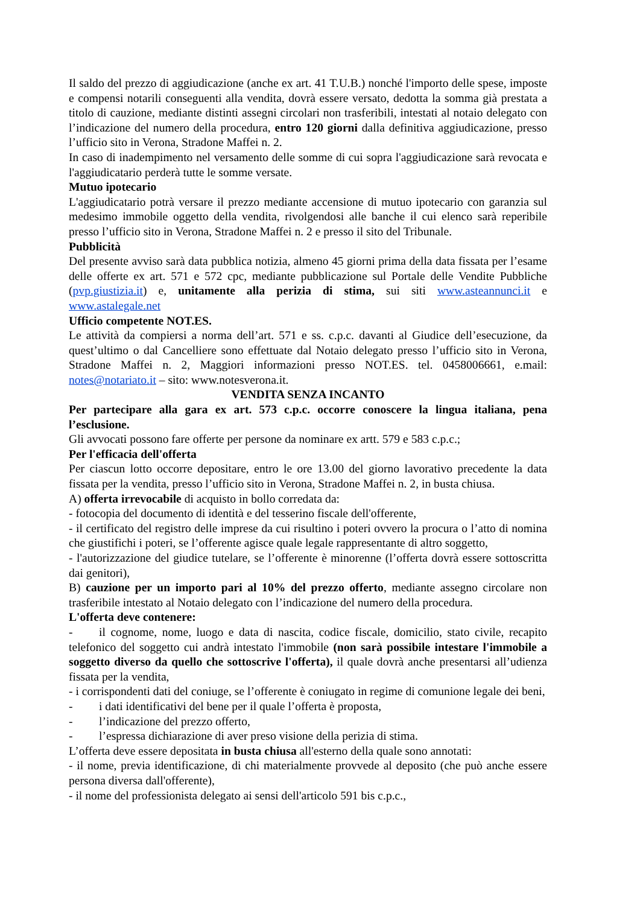Il saldo del prezzo di aggiudicazione (anche ex art. 41 T.U.B.) nonché l'importo delle spese, imposte e compensi notarili conseguenti alla vendita, dovrà essere versato, dedotta la somma già prestata a titolo di cauzione, mediante distinti assegni circolari non trasferibili, intestati al notaio delegato con l’indicazione del numero della procedura, entro 120 giorni dalla definitiva aggiudicazione, presso l’ufficio sito in Verona, Stradone Maffei n. 2.
In caso di inadempimento nel versamento delle somme di cui sopra l'aggiudicazione sarà revocata e l'aggiudicatario perderà tutte le somme versate.
Mutuo ipotecario
L'aggiudicatario potrà versare il prezzo mediante accensione di mutuo ipotecario con garanzia sul medesimo immobile oggetto della vendita, rivolgendosi alle banche il cui elenco sarà reperibile presso l’ufficio sito in Verona, Stradone Maffei n. 2 e presso il sito del Tribunale.
Pubblicità
Del presente avviso sarà data pubblica notizia, almeno 45 giorni prima della data fissata per l’esame delle offerte ex art. 571 e 572 cpc, mediante pubblicazione sul Portale delle Vendite Pubbliche (pvp.giustizia.it) e, unitamente alla perizia di stima, sui siti www.asteannunci.it e www.astalegale.net
Ufficio competente NOT.ES.
Le attività da compiersi a norma dell’art. 571 e ss. c.p.c. davanti al Giudice dell’esecuzione, da quest’ultimo o dal Cancelliere sono effettuate dal Notaio delegato presso l’ufficio sito in Verona, Stradone Maffei n. 2, Maggiori informazioni presso NOT.ES. tel. 0458006661, e.mail: notes@notariato.it – sito: www.notesverona.it.
VENDITA SENZA INCANTO
Per partecipare alla gara ex art. 573 c.p.c. occorre conoscere la lingua italiana, pena l’esclusione.
Gli avvocati possono fare offerte per persone da nominare ex artt. 579 e 583 c.p.c.;
Per l'efficacia dell'offerta
Per ciascun lotto occorre depositare, entro le ore 13.00 del giorno lavorativo precedente la data fissata per la vendita, presso l’ufficio sito in Verona, Stradone Maffei n. 2, in busta chiusa.
A) offerta irrevocabile di acquisto in bollo corredata da:
- fotocopia del documento di identità e del tesserino fiscale dell'offerente,
- il certificato del registro delle imprese da cui risultino i poteri ovvero la procura o l’atto di nomina che giustifichi i poteri, se l’offerente agisce quale legale rappresentante di altro soggetto,
- l'autorizzazione del giudice tutelare, se l’offerente è minorenne (l’offerta dovrà essere sottoscritta dai genitori),
B) cauzione per un importo pari al 10% del prezzo offerto, mediante assegno circolare non trasferibile intestato al Notaio delegato con l’indicazione del numero della procedura.
L'offerta deve contenere:
- il cognome, nome, luogo e data di nascita, codice fiscale, domicilio, stato civile, recapito telefonico del soggetto cui andrà intestato l'immobile (non sarà possibile intestare l'immobile a soggetto diverso da quello che sottoscrive l'offerta), il quale dovrà anche presentarsi all’udienza fissata per la vendita,
- i corrispondenti dati del coniuge, se l’offerente è coniugato in regime di comunione legale dei beni,
- i dati identificativi del bene per il quale l’offerta è proposta,
- l’indicazione del prezzo offerto,
- l’espressa dichiarazione di aver preso visione della perizia di stima.
L’offerta deve essere depositata in busta chiusa all'esterno della quale sono annotati:
- il nome, previa identificazione, di chi materialmente provvede al deposito (che può anche essere persona diversa dall'offerente),
- il nome del professionista delegato ai sensi dell'articolo 591 bis c.p.c.,